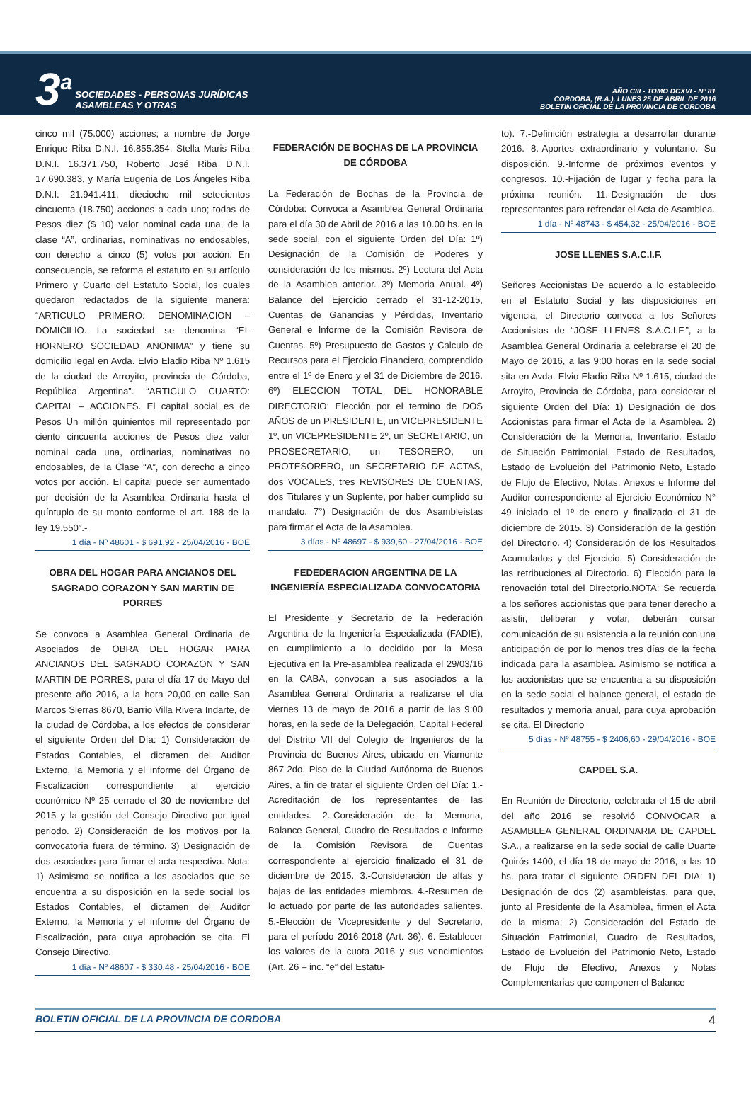3<sup>a</sup> SOCIEDADES - PERSONAS JURÍDICAS
ASAMBLEAS Y OTRAS
AÑO CIII - TOMO DCXVI - Nº 81
CORDOBA, (R.A.), LUNES 25 DE ABRIL DE 2016
BOLETIN OFICIAL DE LA PROVINCIA DE CORDOBA
cinco mil (75.000) acciones; a nombre de Jorge Enrique Riba D.N.I. 16.855.354, Stella Maris Riba D.N.I. 16.371.750, Roberto José Riba D.N.I. 17.690.383, y María Eugenia de Los Ángeles Riba D.N.I. 21.941.411, dieciocho mil setecientos cincuenta (18.750) acciones a cada uno; todas de Pesos diez ($ 10) valor nominal cada una, de la clase “A”, ordinarias, nominativas no endosables, con derecho a cinco (5) votos por acción. En consecuencia, se reforma el estatuto en su artículo Primero y Cuarto del Estatuto Social, los cuales quedaron redactados de la siguiente manera: “ARTICULO PRIMERO: DENOMINACION – DOMICILIO. La sociedad se denomina “EL HORNERO SOCIEDAD ANONIMA” y tiene su domicilio legal en Avda. Elvio Eladio Riba Nº 1.615 de la ciudad de Arroyito, provincia de Córdoba, República Argentina”. “ARTICULO CUARTO: CAPITAL – ACCIONES. El capital social es de Pesos Un millón quinientos mil representado por ciento cincuenta acciones de Pesos diez valor nominal cada una, ordinarias, nominativas no endosables, de la Clase “A”, con derecho a cinco votos por acción. El capital puede ser aumentado por decisión de la Asamblea Ordinaria hasta el quíntuplo de su monto conforme el art. 188 de la ley 19.550”.-
1 día - Nº 48601 - $ 691,92 - 25/04/2016 - BOE
OBRA DEL HOGAR PARA ANCIANOS DEL SAGRADO CORAZON Y SAN MARTIN DE PORRES
Se convoca a Asamblea General Ordinaria de Asociados de OBRA DEL HOGAR PARA ANCIANOS DEL SAGRADO CORAZON Y SAN MARTIN DE PORRES, para el día 17 de Mayo del presente año 2016, a la hora 20,00 en calle San Marcos Sierras 8670, Barrio Villa Rivera Indarte, de la ciudad de Córdoba, a los efectos de considerar el siguiente Orden del Día: 1) Consideración de Estados Contables, el dictamen del Auditor Externo, la Memoria y el informe del Órgano de Fiscalización correspondiente al ejercicio económico Nº 25 cerrado el 30 de noviembre del 2015 y la gestión del Consejo Directivo por igual periodo. 2) Consideración de los motivos por la convocatoria fuera de término. 3) Designación de dos asociados para firmar el acta respectiva. Nota: 1) Asimismo se notifica a los asociados que se encuentra a su disposición en la sede social los Estados Contables, el dictamen del Auditor Externo, la Memoria y el informe del Órgano de Fiscalización, para cuya aprobación se cita. El Consejo Directivo.
1 día - Nº 48607 - $ 330,48 - 25/04/2016 - BOE
FEDERACIÓN DE BOCHAS DE LA PROVINCIA DE CÓRDOBA
La Federación de Bochas de la Provincia de Córdoba: Convoca a Asamblea General Ordinaria para el día 30 de Abril de 2016 a las 10.00 hs. en la sede social, con el siguiente Orden del Día: 1º) Designación de la Comisión de Poderes y consideración de los mismos. 2º) Lectura del Acta de la Asamblea anterior. 3º) Memoria Anual. 4º) Balance del Ejercicio cerrado el 31-12-2015, Cuentas de Ganancias y Pérdidas, Inventario General e Informe de la Comisión Revisora de Cuentas. 5º) Presupuesto de Gastos y Calculo de Recursos para el Ejercicio Financiero, comprendido entre el 1º de Enero y el 31 de Diciembre de 2016. 6º) ELECCION TOTAL DEL HONORABLE DIRECTORIO: Elección por el termino de DOS AÑOS de un PRESIDENTE, un VICEPRESIDENTE 1º, un VICEPRESIDENTE 2º, un SECRETARIO, un PROSECRETARIO, un TESORERO, un PROTESORERO, un SECRETARIO DE ACTAS, dos VOCALES, tres REVISORES DE CUENTAS, dos Titulares y un Suplente, por haber cumplido su mandato. 7°) Designación de dos Asambleístas para firmar el Acta de la Asamblea.
3 días - Nº 48697 - $ 939,60 - 27/04/2016 - BOE
FEDEDERACION ARGENTINA DE LA INGENIERÍA ESPECIALIZADA CONVOCATORIA
El Presidente y Secretario de la Federación Argentina de la Ingeniería Especializada (FADIE), en cumplimiento a lo decidido por la Mesa Ejecutiva en la Pre-asamblea realizada el 29/03/16 en la CABA, convocan a sus asociados a la Asamblea General Ordinaria a realizarse el día viernes 13 de mayo de 2016 a partir de las 9:00 horas, en la sede de la Delegación, Capital Federal del Distrito VII del Colegio de Ingenieros de la Provincia de Buenos Aires, ubicado en Viamonte 867-2do. Piso de la Ciudad Autónoma de Buenos Aires, a fin de tratar el siguiente Orden del Día: 1.-Acreditación de los representantes de las entidades. 2.-Consideración de la Memoria, Balance General, Cuadro de Resultados e Informe de la Comisión Revisora de Cuentas correspondiente al ejercicio finalizado el 31 de diciembre de 2015. 3.-Consideración de altas y bajas de las entidades miembros. 4.-Resumen de lo actuado por parte de las autoridades salientes. 5.-Elección de Vicepresidente y del Secretario, para el período 2016-2018 (Art. 36). 6.-Establecer los valores de la cuota 2016 y sus vencimientos (Art. 26 – inc. “e” del Estatu-
to). 7.-Definición estrategia a desarrollar durante 2016. 8.-Aportes extraordinario y voluntario. Su disposición. 9.-Informe de próximos eventos y congresos. 10.-Fijación de lugar y fecha para la próxima reunión. 11.-Designación de dos representantes para refrendar el Acta de Asamblea.
1 día - Nº 48743 - $ 454,32 - 25/04/2016 - BOE
JOSE LLENES S.A.C.I.F.
Señores Accionistas De acuerdo a lo establecido en el Estatuto Social y las disposiciones en vigencia, el Directorio convoca a los Señores Accionistas de “JOSE LLENES S.A.C.I.F.”, a la Asamblea General Ordinaria a celebrarse el 20 de Mayo de 2016, a las 9:00 horas en la sede social sita en Avda. Elvio Eladio Riba Nº 1.615, ciudad de Arroyito, Provincia de Córdoba, para considerar el siguiente Orden del Día: 1) Designación de dos Accionistas para firmar el Acta de la Asamblea. 2) Consideración de la Memoria, Inventario, Estado de Situación Patrimonial, Estado de Resultados, Estado de Evolución del Patrimonio Neto, Estado de Flujo de Efectivo, Notas, Anexos e Informe del Auditor correspondiente al Ejercicio Económico N° 49 iniciado el 1º de enero y finalizado el 31 de diciembre de 2015. 3) Consideración de la gestión del Directorio. 4) Consideración de los Resultados Acumulados y del Ejercicio. 5) Consideración de las retribuciones al Directorio. 6) Elección para la renovación total del Directorio.NOTA: Se recuerda a los señores accionistas que para tener derecho a asistir, deliberar y votar, deberán cursar comunicación de su asistencia a la reunión con una anticipación de por lo menos tres días de la fecha indicada para la asamblea. Asimismo se notifica a los accionistas que se encuentra a su disposición en la sede social el balance general, el estado de resultados y memoria anual, para cuya aprobación se cita. El Directorio
5 días - Nº 48755 - $ 2406,60 - 29/04/2016 - BOE
CAPDEL S.A.
En Reunión de Directorio, celebrada el 15 de abril del año 2016 se resolvió CONVOCAR a ASAMBLEA GENERAL ORDINARIA DE CAPDEL S.A., a realizarse en la sede social de calle Duarte Quirós 1400, el día 18 de mayo de 2016, a las 10 hs. para tratar el siguiente ORDEN DEL DIA: 1) Designación de dos (2) asambleístas, para que, junto al Presidente de la Asamblea, firmen el Acta de la misma; 2) Consideración del Estado de Situación Patrimonial, Cuadro de Resultados, Estado de Evolución del Patrimonio Neto, Estado de Flujo de Efectivo, Anexos y Notas Complementarias que componen el Balance
BOLETIN OFICIAL DE LA PROVINCIA DE CORDOBA 4